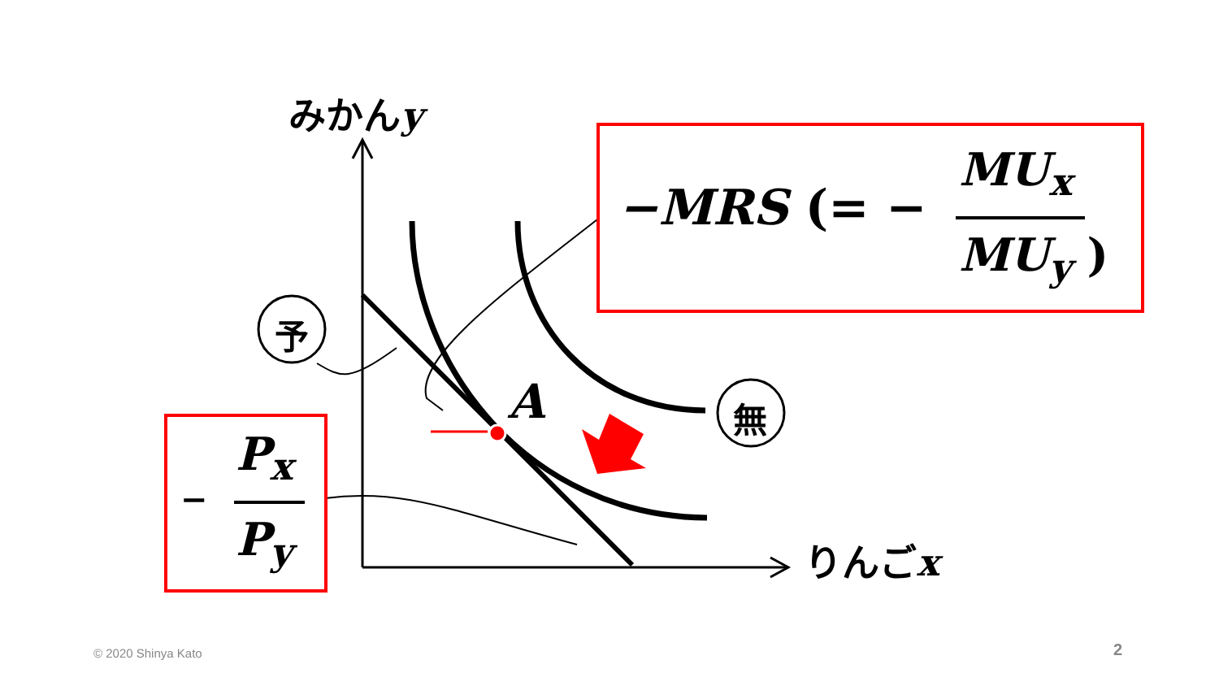みかんy
りんごx
予
無
A
−MRS (= −
MU<sub>x</sub>
MU<sub>y</sub> )
−
P<sub>x</sub>
P<sub>y</sub>
© 2020 Shinya Kato 2